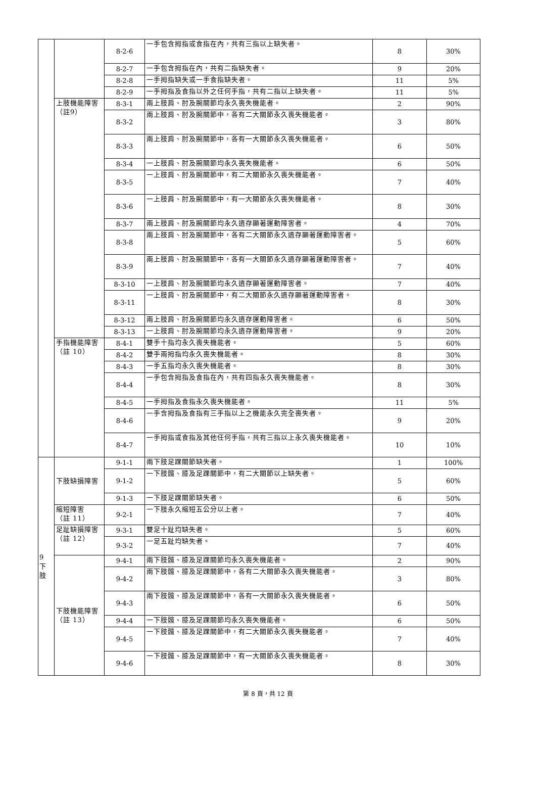| | | 8-2-6 | 一手包含拇指或食指在內，共有三指以上缺失者。 | 8 | 30% |
| | | 8-2-7 | 一手包含拇指在內，共有二指缺失者。 | 9 | 20% |
| | | 8-2-8 | 一手拇指缺失或一手食指缺失者。 | 11 | 5% |
| | | 8-2-9 | 一手拇指及食指以外之任何手指，共有二指以上缺失者。 | 11 | 5% |
| | 上肢機能障害 （註9） | 8-3-1 | 兩上肢肩、肘及腕關節均永久喪失機能者。 | 2 | 90% |
| | | 8-3-2 | 兩上肢肩、肘及腕關節中，各有二大關節永久喪失機能者。 | 3 | 80% |
| | | 8-3-3 | 兩上肢肩、肘及腕關節中，各有一大關節永久喪失機能者。 | 6 | 50% |
| | | 8-3-4 | 一上肢肩、肘及腕關節均永久喪失機能者。 | 6 | 50% |
| | | 8-3-5 | 一上肢肩、肘及腕關節中，有二大關節永久喪失機能者。 | 7 | 40% |
| | | 8-3-6 | 一上肢肩、肘及腕關節中，有一大關節永久喪失機能者。 | 8 | 30% |
| | | 8-3-7 | 兩上肢肩、肘及腕關節均永久遺存顯著運動障害者。 | 4 | 70% |
| | | 8-3-8 | 兩上肢肩、肘及腕關節中，各有二大關節永久遺存顯著運動障害者。 | 5 | 60% |
| | | 8-3-9 | 兩上肢肩、肘及腕關節中，各有一大關節永久遺存顯著運動障害者。 | 7 | 40% |
| | | 8-3-10 | 一上肢肩、肘及腕關節均永久遺存顯著運動障害者。 | 7 | 40% |
| | | 8-3-11 | 一上肢肩、肘及腕關節中，有二大關節永久遺存顯著運動障害者。 | 8 | 30% |
| | | 8-3-12 | 兩上肢肩、肘及腕關節均永久遺存運動障害者。 | 6 | 50% |
| | | 8-3-13 | 一上肢肩、肘及腕關節均永久遺存運動障害者。 | 9 | 20% |
| | 手指機能障害 （註 10） | 8-4-1 | 雙手十指均永久喪失機能者。 | 5 | 60% |
| | | 8-4-2 | 雙手兩拇指均永久喪失機能者。 | 8 | 30% |
| | | 8-4-3 | 一手五指均永久喪失機能者。 | 8 | 30% |
| | | 8-4-4 | 一手包含拇指及食指在內，共有四指永久喪失機能者。 | 8 | 30% |
| | | 8-4-5 | 一手拇指及食指永久喪失機能者。 | 11 | 5% |
| | | 8-4-6 | 一手含拇指及食指有三手指以上之機能永久完全喪失者。 | 9 | 20% |
| | | 8-4-7 | 一手拇指或食指及其他任何手指，共有三指以上永久喪失機能者。 | 10 | 10% |
| 9 下 肢 | 下肢缺損障害 | 9-1-1 | 兩下肢足踝關節缺失者。 | 1 | 100% |
| | | 9-1-2 | 一下肢髖、膝及足踝關節中，有二大關節以上缺失者。 | 5 | 60% |
| | | 9-1-3 | 一下肢足踝關節缺失者。 | 6 | 50% |
| | 縮短障害 （註 11） | 9-2-1 | 一下肢永久縮短五公分以上者。 | 7 | 40% |
| | 足趾缺損障害 （註 12） | 9-3-1 | 雙足十趾均缺失者。 | 5 | 60% |
| | | 9-3-2 | 一足五趾均缺失者。 | 7 | 40% |
| | 下肢機能障害 （註 13） | 9-4-1 | 兩下肢髖、膝及足踝關節均永久喪失機能者。 | 2 | 90% |
| | | 9-4-2 | 兩下肢髖、膝及足踝關節中，各有二大關節永久喪失機能者。 | 3 | 80% |
| | | 9-4-3 | 兩下肢髖、膝及足踝關節中，各有一大關節永久喪失機能者。 | 6 | 50% |
| | | 9-4-4 | 一下肢髖、膝及足踝關節均永久喪失機能者。 | 6 | 50% |
| | | 9-4-5 | 一下肢髖、膝及足踝關節中，有二大關節永久喪失機能者。 | 7 | 40% |
| | | 9-4-6 | 一下肢髖、膝及足踝關節中，有一大關節永久喪失機能者。 | 8 | 30% |
第 8 頁，共 12 頁